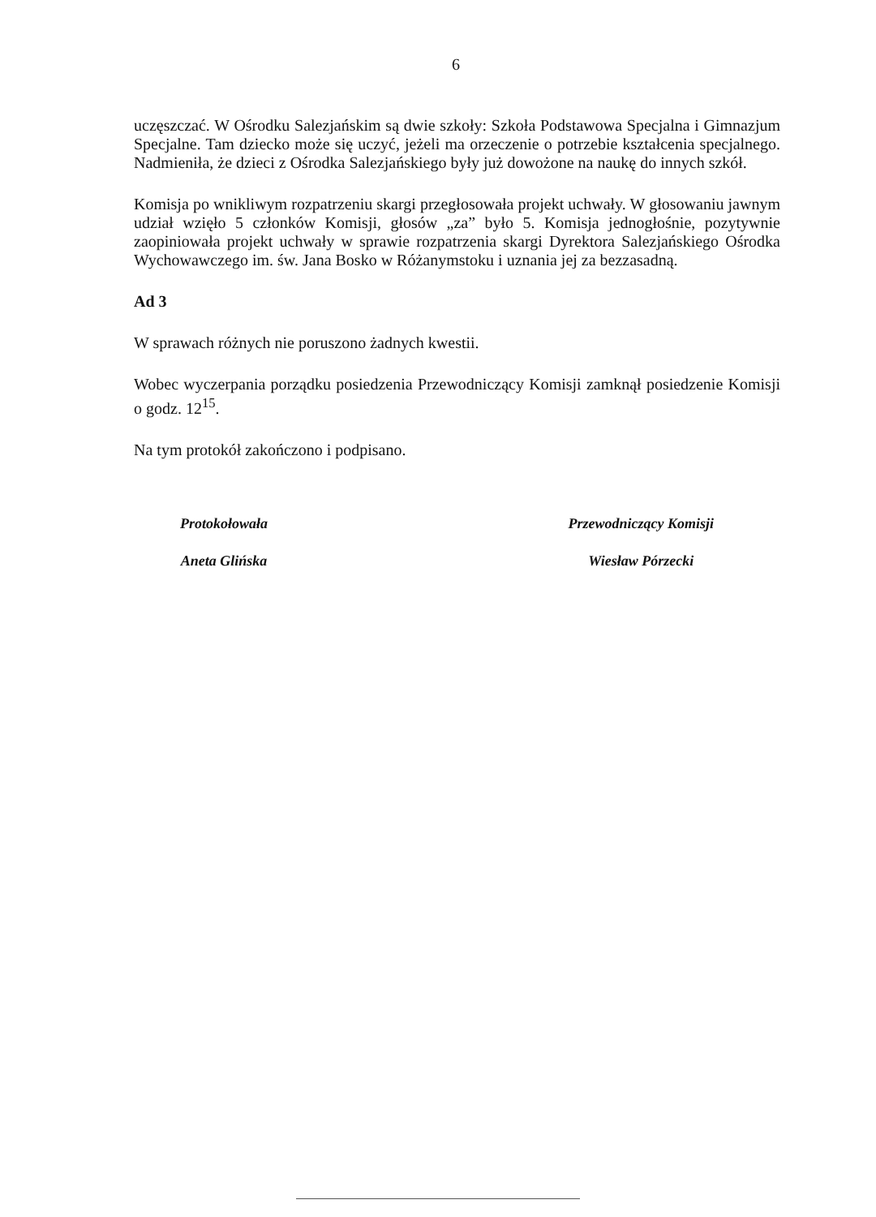6
uczęszczać. W Ośrodku Salezjańskim są dwie szkoły: Szkoła Podstawowa Specjalna i Gimnazjum Specjalne. Tam dziecko może się uczyć, jeżeli ma orzeczenie o potrzebie kształcenia specjalnego. Nadmieniła, że dzieci z Ośrodka Salezjańskiego były już dowożone na naukę do innych szkół.
Komisja po wnikliwym rozpatrzeniu skargi przegłosowała projekt uchwały. W głosowaniu jawnym udział wzięło 5 członków Komisji, głosów „za” było 5. Komisja jednogłośnie, pozytywnie zaopiniowała projekt uchwały w sprawie rozpatrzenia skargi Dyrektora Salezjańskiego Ośrodka Wychowawczego im. św. Jana Bosko w Różanymstoku i uznania jej za bezzasadną.
Ad 3
W sprawach różnych nie poruszono żadnych kwestii.
Wobec wyczerpania porządku posiedzenia Przewodniczący Komisji zamknął posiedzenie Komisji o godz. 12<sup>15</sup>.
Na tym protokół zakończono i podpisano.
Protokołowała
Aneta Glińska
Przewodniczący Komisji
Wiesław Pórzecki